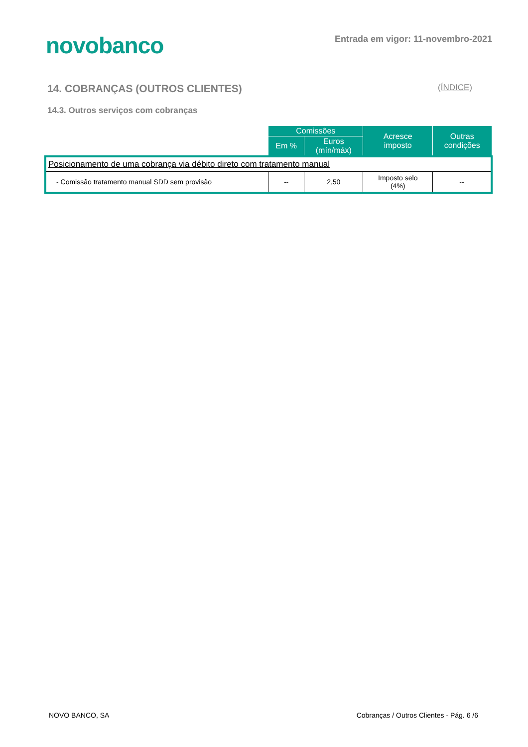novobanco
Entrada em vigor: 11-novembro-2021
14. COBRANÇAS (OUTROS CLIENTES) (ÍNDICE)
14.3. Outros serviços com cobranças
| | Comissões | | Acresce imposto | Outras condições |
| --- | --- | --- | --- | --- |
| | Em % | Euros (mín/máx) | | |
| Posicionamento de uma cobrança via débito direto com tratamento manual | | | | |
| - Comissão tratamento manual SDD sem provisão | -- | 2,50 | Imposto selo (4%) | -- |
NOVO BANCO, SA Cobranças / Outros Clientes - Pág. 6 /6